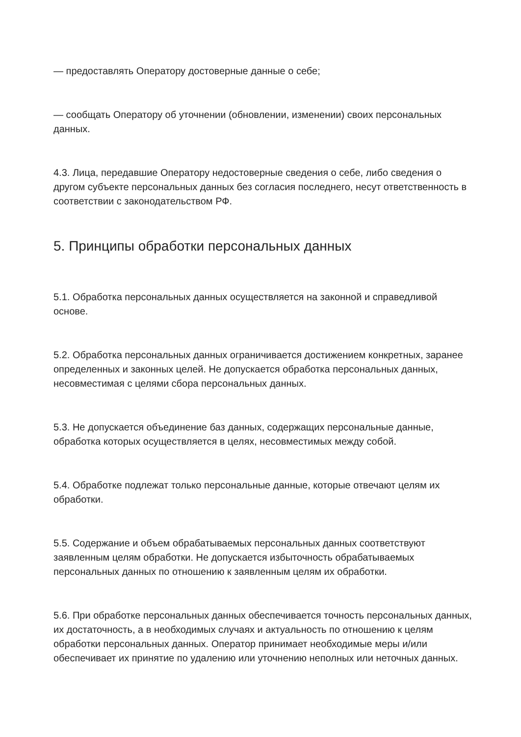— предоставлять Оператору достоверные данные о себе;
— сообщать Оператору об уточнении (обновлении, изменении) своих персональных данных.
4.3. Лица, передавшие Оператору недостоверные сведения о себе, либо сведения о другом субъекте персональных данных без согласия последнего, несут ответственность в соответствии с законодательством РФ.
5. Принципы обработки персональных данных
5.1. Обработка персональных данных осуществляется на законной и справедливой основе.
5.2. Обработка персональных данных ограничивается достижением конкретных, заранее определенных и законных целей. Не допускается обработка персональных данных, несовместимая с целями сбора персональных данных.
5.3. Не допускается объединение баз данных, содержащих персональные данные, обработка которых осуществляется в целях, несовместимых между собой.
5.4. Обработке подлежат только персональные данные, которые отвечают целям их обработки.
5.5. Содержание и объем обрабатываемых персональных данных соответствуют заявленным целям обработки. Не допускается избыточность обрабатываемых персональных данных по отношению к заявленным целям их обработки.
5.6. При обработке персональных данных обеспечивается точность персональных данных, их достаточность, а в необходимых случаях и актуальность по отношению к целям обработки персональных данных. Оператор принимает необходимые меры и/или обеспечивает их принятие по удалению или уточнению неполных или неточных данных.